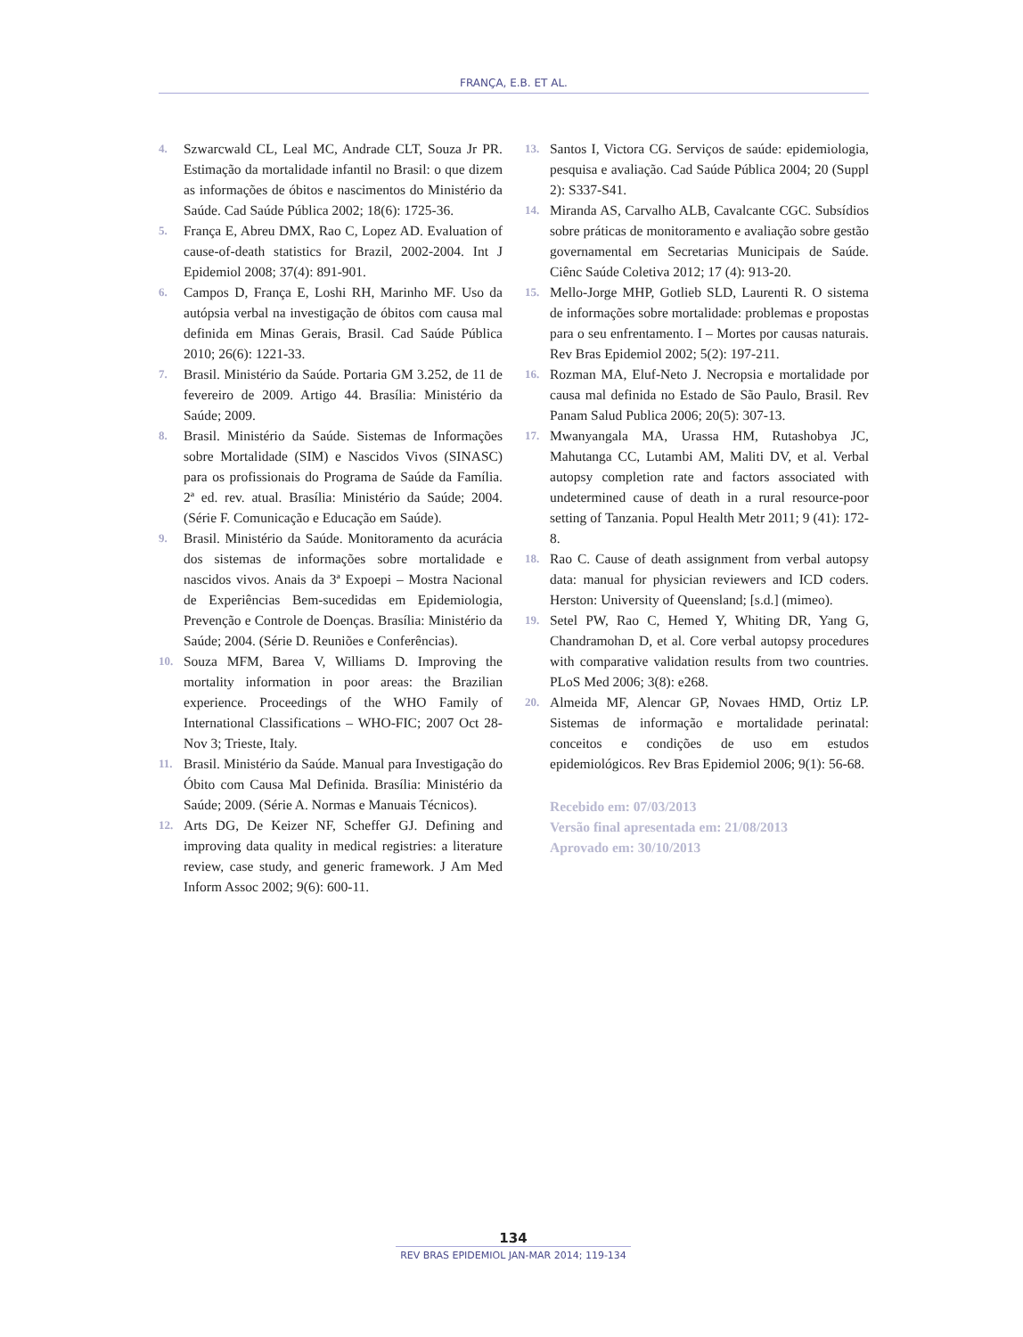FRANÇA, E.B. ET AL.
4. Szwarcwald CL, Leal MC, Andrade CLT, Souza Jr PR. Estimação da mortalidade infantil no Brasil: o que dizem as informações de óbitos e nascimentos do Ministério da Saúde. Cad Saúde Pública 2002; 18(6): 1725-36.
5. França E, Abreu DMX, Rao C, Lopez AD. Evaluation of cause-of-death statistics for Brazil, 2002-2004. Int J Epidemiol 2008; 37(4): 891-901.
6. Campos D, França E, Loshi RH, Marinho MF. Uso da autópsia verbal na investigação de óbitos com causa mal definida em Minas Gerais, Brasil. Cad Saúde Pública 2010; 26(6): 1221-33.
7. Brasil. Ministério da Saúde. Portaria GM 3.252, de 11 de fevereiro de 2009. Artigo 44. Brasília: Ministério da Saúde; 2009.
8. Brasil. Ministério da Saúde. Sistemas de Informações sobre Mortalidade (SIM) e Nascidos Vivos (SINASC) para os profissionais do Programa de Saúde da Família. 2ª ed. rev. atual. Brasília: Ministério da Saúde; 2004. (Série F. Comunicação e Educação em Saúde).
9. Brasil. Ministério da Saúde. Monitoramento da acurácia dos sistemas de informações sobre mortalidade e nascidos vivos. Anais da 3ª Expoepi – Mostra Nacional de Experiências Bem-sucedidas em Epidemiologia, Prevenção e Controle de Doenças. Brasília: Ministério da Saúde; 2004. (Série D. Reuniões e Conferências).
10. Souza MFM, Barea V, Williams D. Improving the mortality information in poor areas: the Brazilian experience. Proceedings of the WHO Family of International Classifications – WHO-FIC; 2007 Oct 28- Nov 3; Trieste, Italy.
11. Brasil. Ministério da Saúde. Manual para Investigação do Óbito com Causa Mal Definida. Brasília: Ministério da Saúde; 2009. (Série A. Normas e Manuais Técnicos).
12. Arts DG, De Keizer NF, Scheffer GJ. Defining and improving data quality in medical registries: a literature review, case study, and generic framework. J Am Med Inform Assoc 2002; 9(6): 600-11.
13. Santos I, Victora CG. Serviços de saúde: epidemiologia, pesquisa e avaliação. Cad Saúde Pública 2004; 20 (Suppl 2): S337-S41.
14. Miranda AS, Carvalho ALB, Cavalcante CGC. Subsídios sobre práticas de monitoramento e avaliação sobre gestão governamental em Secretarias Municipais de Saúde. Ciênc Saúde Coletiva 2012; 17 (4): 913-20.
15. Mello-Jorge MHP, Gotlieb SLD, Laurenti R. O sistema de informações sobre mortalidade: problemas e propostas para o seu enfrentamento. I – Mortes por causas naturais. Rev Bras Epidemiol 2002; 5(2): 197-211.
16. Rozman MA, Eluf-Neto J. Necropsia e mortalidade por causa mal definida no Estado de São Paulo, Brasil. Rev Panam Salud Publica 2006; 20(5): 307-13.
17. Mwanyangala MA, Urassa HM, Rutashobya JC, Mahutanga CC, Lutambi AM, Maliti DV, et al. Verbal autopsy completion rate and factors associated with undetermined cause of death in a rural resource-poor setting of Tanzania. Popul Health Metr 2011; 9 (41): 172-8.
18. Rao C. Cause of death assignment from verbal autopsy data: manual for physician reviewers and ICD coders. Herston: University of Queensland; [s.d.] (mimeo).
19. Setel PW, Rao C, Hemed Y, Whiting DR, Yang G, Chandramohan D, et al. Core verbal autopsy procedures with comparative validation results from two countries. PLoS Med 2006; 3(8): e268.
20. Almeida MF, Alencar GP, Novaes HMD, Ortiz LP. Sistemas de informação e mortalidade perinatal: conceitos e condições de uso em estudos epidemiológicos. Rev Bras Epidemiol 2006; 9(1): 56-68.
Recebido em: 07/03/2013
Versão final apresentada em: 21/08/2013
Aprovado em: 30/10/2013
134
REV BRAS EPIDEMIOL JAN-MAR 2014; 119-134